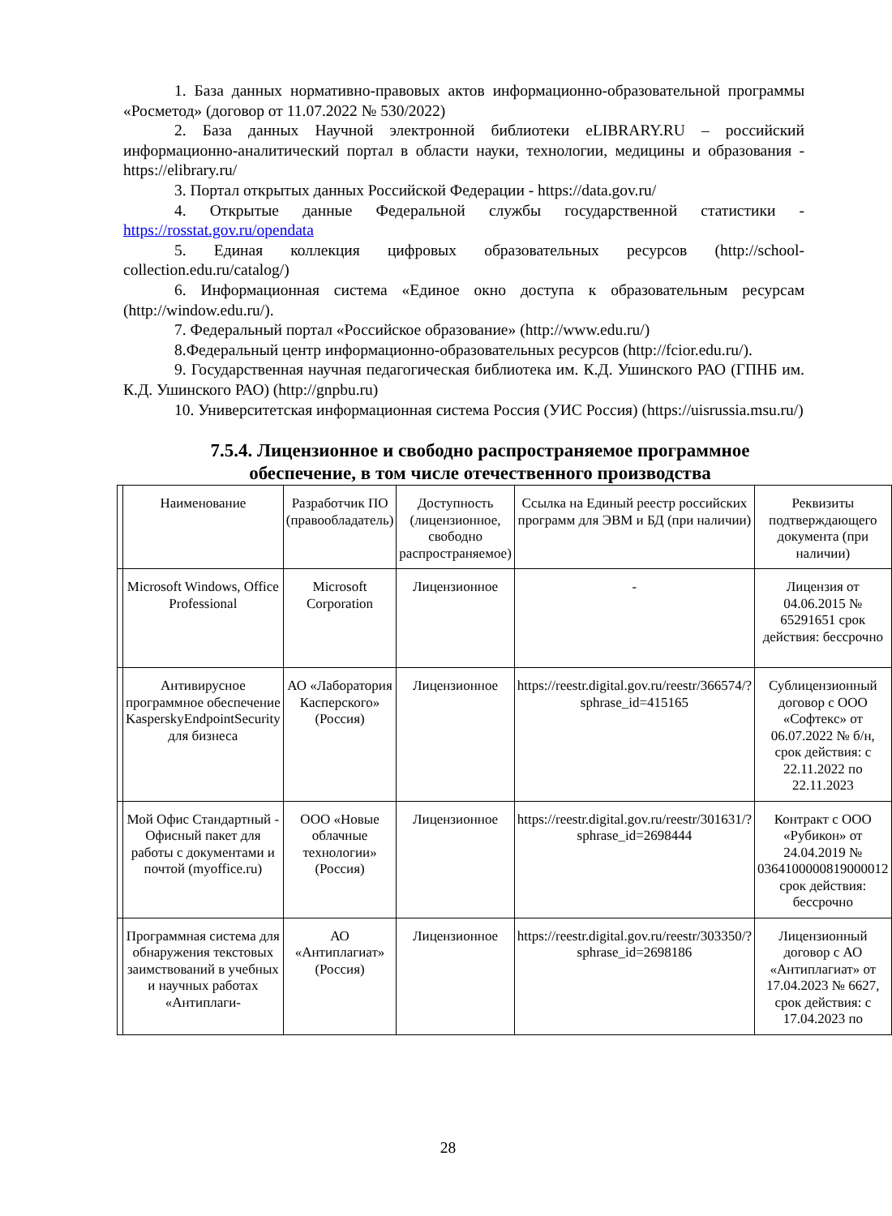1. База данных нормативно-правовых актов информационно-образовательной программы «Росметод» (договор от 11.07.2022 № 530/2022)
2. База данных Научной электронной библиотеки eLIBRARY.RU – российский информационно-аналитический портал в области науки, технологии, медицины и образования - https://elibrary.ru/
3. Портал открытых данных Российской Федерации - https://data.gov.ru/
4. Открытые данные Федеральной службы государственной статистики - https://rosstat.gov.ru/opendata
5. Единая коллекция цифровых образовательных ресурсов (http://school-collection.edu.ru/catalog/)
6. Информационная система «Единое окно доступа к образовательным ресурсам (http://window.edu.ru/).
7. Федеральный портал «Российское образование» (http://www.edu.ru/)
8.Федеральный центр информационно-образовательных ресурсов (http://fcior.edu.ru/).
9. Государственная научная педагогическая библиотека им. К.Д. Ушинского РАО (ГПНБ им. К.Д. Ушинского РАО) (http://gnpbu.ru)
10. Университетская информационная система Россия (УИС Россия) (https://uisrussia.msu.ru/)
7.5.4. Лицензионное и свободно распространяемое программное обеспечение, в том числе отечественного производства
| | Наименование | Разработчик ПО (правообладатель) | Доступность (лицензионное, свободно распространяемое) | Ссылка на Единый реестр российских программ для ЭВМ и БД (при наличии) | Реквизиты подтверждающего документа (при наличии) |
| | Microsoft Windows, Office Professional | Microsoft Corporation | Лицензионное | - | Лицензия от 04.06.2015 № 65291651 срок действия: бессрочно |
| | Антивирусное программное обеспечение KasperskyEndpointSecurity для бизнеса | АО «Лаборатория Касперского» (Россия) | Лицензионное | https://reestr.digital.gov.ru/reestr/366574/?sphrase_id=415165 | Сублицензионный договор с ООО «Софтекс» от 06.07.2022 № б/н, срок действия: с 22.11.2022 по 22.11.2023 |
| | Мой Офис Стандартный - Офисный пакет для работы с документами и почтой (myoffice.ru) | ООО «Новые облачные технологии» (Россия) | Лицензионное | https://reestr.digital.gov.ru/reestr/301631/?sphrase_id=2698444 | Контракт с ООО «Рубикон» от 24.04.2019 № 0364100000819000012 срок действия: бессрочно |
| | Программная система для обнаружения текстовых заимствований в учебных и научных работах «Антиплаги- | АО «Антиплагиат» (Россия) | Лицензионное | https://reestr.digital.gov.ru/reestr/303350/?sphrase_id=2698186 | Лицензионный договор с АО «Антиплагиат» от 17.04.2023 № 6627, срок действия: с 17.04.2023 по |
28